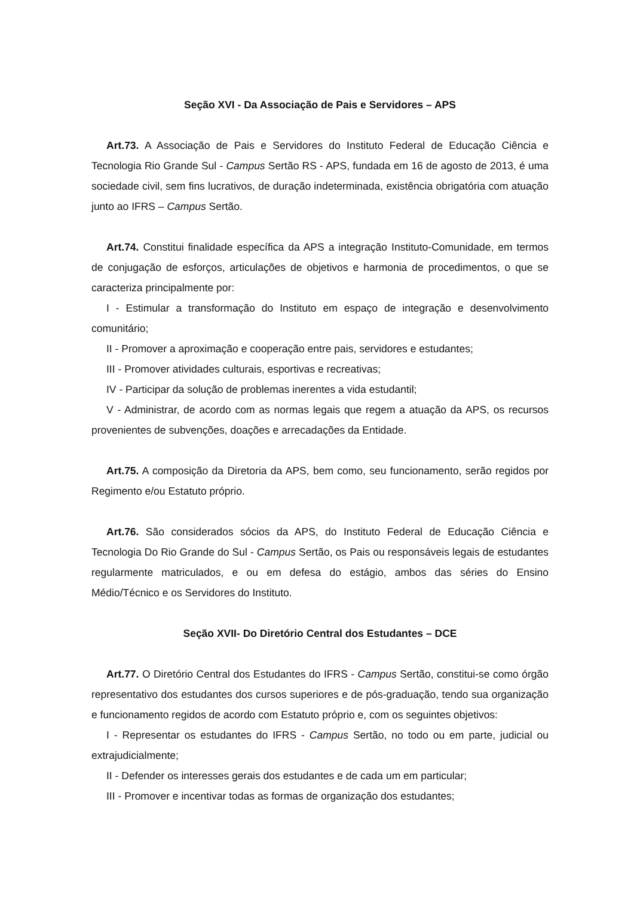Seção XVI - Da Associação de Pais e Servidores – APS
Art.73. A Associação de Pais e Servidores do Instituto Federal de Educação Ciência e Tecnologia Rio Grande Sul - Campus Sertão RS - APS, fundada em 16 de agosto de 2013, é uma sociedade civil, sem fins lucrativos, de duração indeterminada, existência obrigatória com atuação junto ao IFRS – Campus Sertão.
Art.74. Constitui finalidade específica da APS a integração Instituto-Comunidade, em termos de conjugação de esforços, articulações de objetivos e harmonia de procedimentos, o que se caracteriza principalmente por:
I - Estimular a transformação do Instituto em espaço de integração e desenvolvimento comunitário;
II - Promover a aproximação e cooperação entre pais, servidores e estudantes;
III - Promover atividades culturais, esportivas e recreativas;
IV - Participar da solução de problemas inerentes a vida estudantil;
V - Administrar, de acordo com as normas legais que regem a atuação da APS, os recursos provenientes de subvenções, doações e arrecadações da Entidade.
Art.75. A composição da Diretoria da APS, bem como, seu funcionamento, serão regidos por Regimento e/ou Estatuto próprio.
Art.76. São considerados sócios da APS, do Instituto Federal de Educação Ciência e Tecnologia Do Rio Grande do Sul - Campus Sertão, os Pais ou responsáveis legais de estudantes regularmente matriculados, e ou em defesa do estágio, ambos das séries do Ensino Médio/Técnico e os Servidores do Instituto.
Seção XVII- Do Diretório Central dos Estudantes – DCE
Art.77. O Diretório Central dos Estudantes do IFRS - Campus Sertão, constitui-se como órgão representativo dos estudantes dos cursos superiores e de pós-graduação, tendo sua organização e funcionamento regidos de acordo com Estatuto próprio e, com os seguintes objetivos:
I - Representar os estudantes do IFRS - Campus Sertão, no todo ou em parte, judicial ou extrajudicialmente;
II - Defender os interesses gerais dos estudantes e de cada um em particular;
III - Promover e incentivar todas as formas de organização dos estudantes;